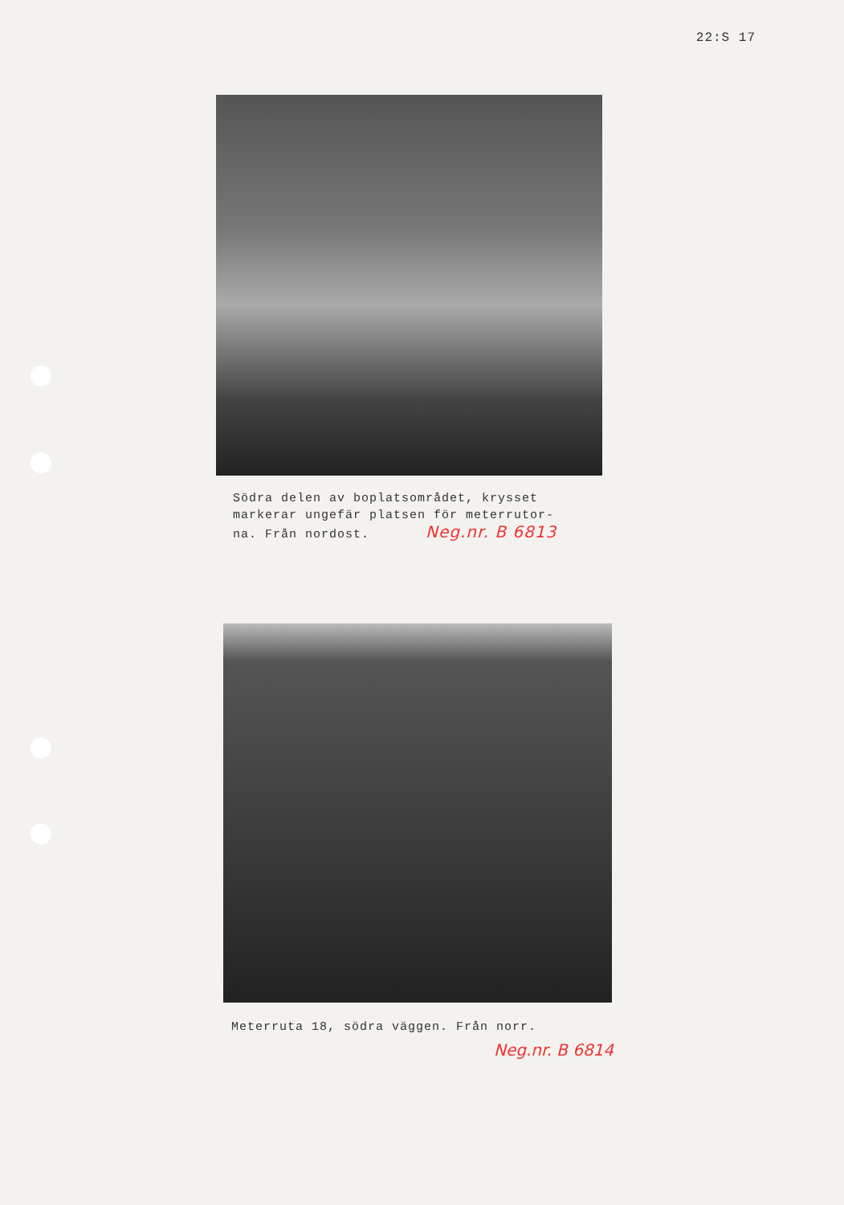22:S 17
Södra delen av boplatsområdet, krysset
markerar ungefär platsen för meterrutor-
na. Från nordost. Neg.nr. B 6813
Meterruta 18, södra väggen. Från norr.
Neg.nr. B 6814